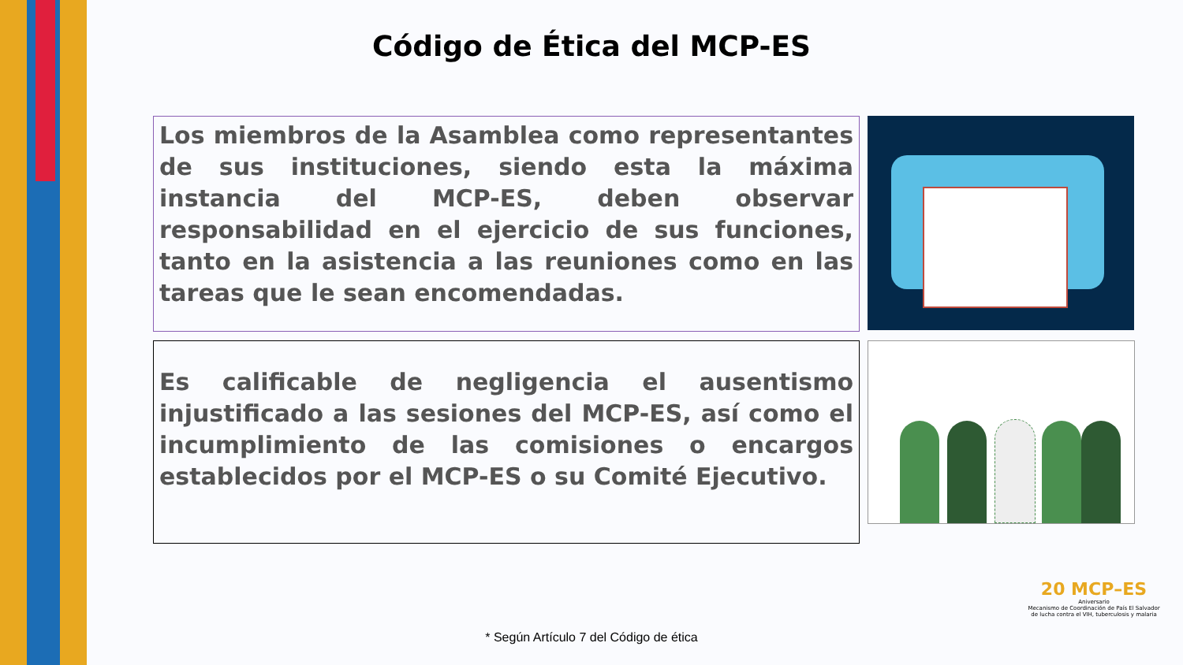Código de Ética del MCP-ES
Los miembros de la Asamblea como representantes de sus instituciones, siendo esta la máxima instancia del MCP-ES, deben observar responsabilidad en el ejercicio de sus funciones, tanto en la asistencia a las reuniones como en las tareas que le sean encomendadas.
Es calificable de negligencia el ausentismo injustificado a las sesiones del MCP-ES, así como el incumplimiento de las comisiones o encargos establecidos por el MCP-ES o su Comité Ejecutivo.
* Según Artículo 7 del Código de ética
20 MCP–ES
Aniversario
Mecanismo de Coordinación de País El Salvador
de lucha contra el VIH, tuberculosis y malaria